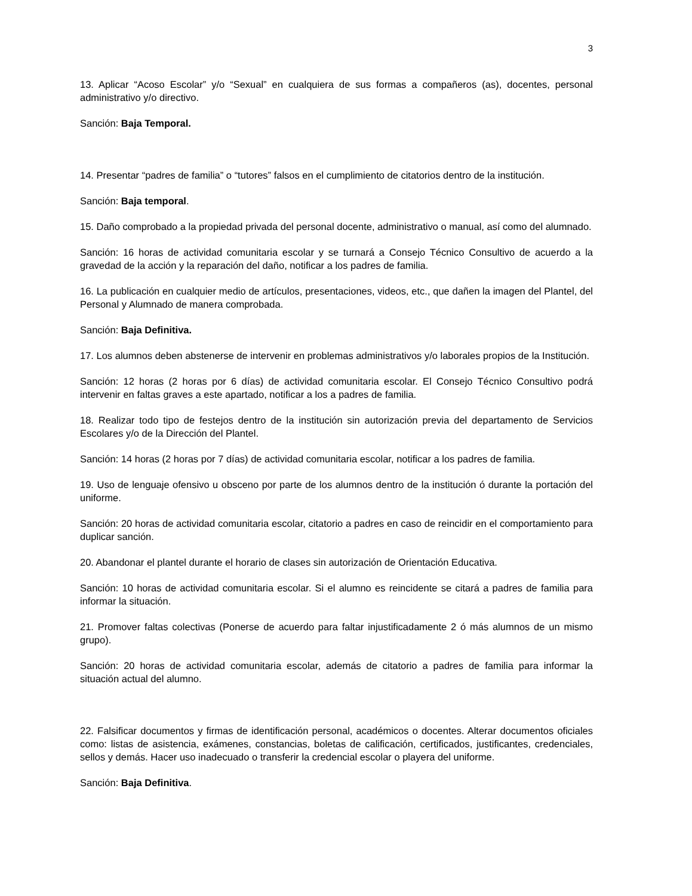3
13. Aplicar “Acoso Escolar” y/o “Sexual” en cualquiera de sus formas a compañeros (as), docentes, personal administrativo y/o directivo.
Sanción: Baja Temporal.
14. Presentar “padres de familia” o “tutores” falsos en el cumplimiento de citatorios dentro de la institución.
Sanción: Baja temporal.
15. Daño comprobado a la propiedad privada del personal docente, administrativo o manual, así como del alumnado.
Sanción: 16 horas de actividad comunitaria escolar y se turnará a Consejo Técnico Consultivo de acuerdo a la gravedad de la acción y la reparación del daño, notificar a los padres de familia.
16. La publicación en cualquier medio de artículos, presentaciones, videos, etc., que dañen la imagen del Plantel, del Personal y Alumnado de manera comprobada.
Sanción: Baja Definitiva.
17. Los alumnos deben abstenerse de intervenir en problemas administrativos y/o laborales propios de la Institución.
Sanción: 12 horas (2 horas por 6 días) de actividad comunitaria escolar. El Consejo Técnico Consultivo podrá intervenir en faltas graves a este apartado, notificar a los a padres de familia.
18. Realizar todo tipo de festejos dentro de la institución sin autorización previa del departamento de Servicios Escolares y/o de la Dirección del Plantel.
Sanción: 14 horas (2 horas por 7 días) de actividad comunitaria escolar, notificar a los padres de familia.
19. Uso de lenguaje ofensivo u obsceno por parte de los alumnos dentro de la institución ó durante la portación del uniforme.
Sanción: 20 horas de actividad comunitaria escolar, citatorio a padres en caso de reincidir en el comportamiento para duplicar sanción.
20. Abandonar el plantel durante el horario de clases sin autorización de Orientación Educativa.
Sanción: 10 horas de actividad comunitaria escolar. Si el alumno es reincidente se citará a padres de familia para informar la situación.
21. Promover faltas colectivas (Ponerse de acuerdo para faltar injustificadamente 2 ó más alumnos de un mismo grupo).
Sanción: 20 horas de actividad comunitaria escolar, además de citatorio a padres de familia para informar la situación actual del alumno.
22. Falsificar documentos y firmas de identificación personal, académicos o docentes. Alterar documentos oficiales como: listas de asistencia, exámenes, constancias, boletas de calificación, certificados, justificantes, credenciales, sellos y demás. Hacer uso inadecuado o transferir la credencial escolar o playera del uniforme.
Sanción: Baja Definitiva.